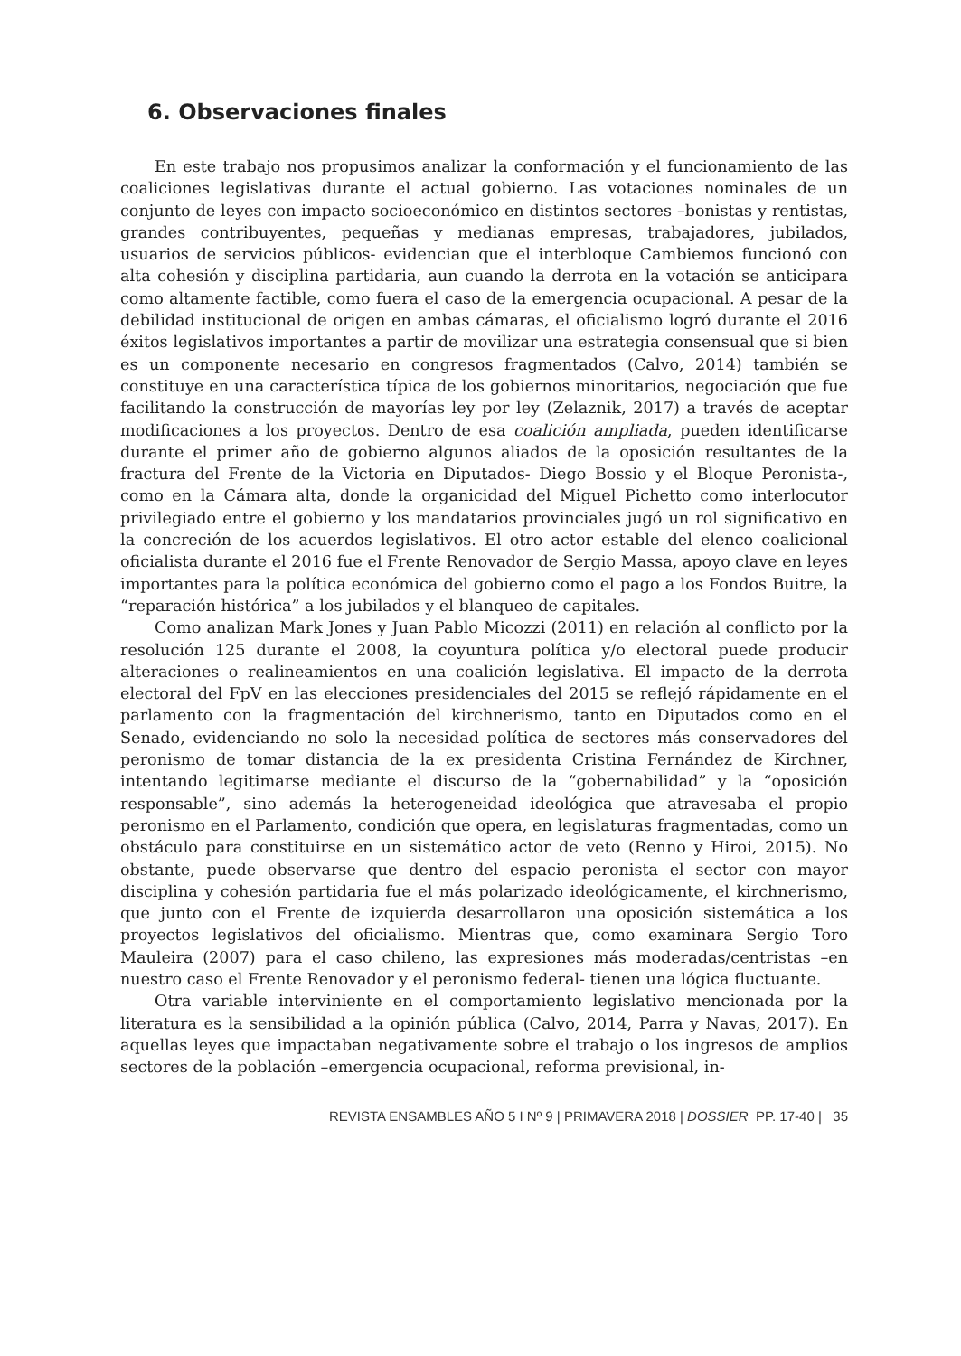6. Observaciones finales
En este trabajo nos propusimos analizar la conformación y el funcionamiento de las coaliciones legislativas durante el actual gobierno. Las votaciones nominales de un conjunto de leyes con impacto socioeconómico en distintos sectores –bonistas y rentistas, grandes contribuyentes, pequeñas y medianas empresas, trabajadores, jubilados, usuarios de servicios públicos- evidencian que el interbloque Cambiemos funcionó con alta cohesión y disciplina partidaria, aun cuando la derrota en la votación se anticipara como altamente factible, como fuera el caso de la emergencia ocupacional. A pesar de la debilidad institucional de origen en ambas cámaras, el oficialismo logró durante el 2016 éxitos legislativos importantes a partir de movilizar una estrategia consensual que si bien es un componente necesario en congresos fragmentados (Calvo, 2014) también se constituye en una característica típica de los gobiernos minoritarios, negociación que fue facilitando la construcción de mayorías ley por ley (Zelaznik, 2017) a través de aceptar modificaciones a los proyectos. Dentro de esa coalición ampliada, pueden identificarse durante el primer año de gobierno algunos aliados de la oposición resultantes de la fractura del Frente de la Victoria en Diputados- Diego Bossio y el Bloque Peronista-, como en la Cámara alta, donde la organicidad del Miguel Pichetto como interlocutor privilegiado entre el gobierno y los mandatarios provinciales jugó un rol significativo en la concreción de los acuerdos legislativos. El otro actor estable del elenco coalicional oficialista durante el 2016 fue el Frente Renovador de Sergio Massa, apoyo clave en leyes importantes para la política económica del gobierno como el pago a los Fondos Buitre, la “reparación histórica” a los jubilados y el blanqueo de capitales.
Como analizan Mark Jones y Juan Pablo Micozzi (2011) en relación al conflicto por la resolución 125 durante el 2008, la coyuntura política y/o electoral puede producir alteraciones o realineamientos en una coalición legislativa. El impacto de la derrota electoral del FpV en las elecciones presidenciales del 2015 se reflejó rápidamente en el parlamento con la fragmentación del kirchnerismo, tanto en Diputados como en el Senado, evidenciando no solo la necesidad política de sectores más conservadores del peronismo de tomar distancia de la ex presidenta Cristina Fernández de Kirchner, intentando legitimarse mediante el discurso de la “gobernabilidad” y la “oposición responsable”, sino además la heterogeneidad ideológica que atravesaba el propio peronismo en el Parlamento, condición que opera, en legislaturas fragmentadas, como un obstáculo para constituirse en un sistemático actor de veto (Renno y Hiroi, 2015). No obstante, puede observarse que dentro del espacio peronista el sector con mayor disciplina y cohesión partidaria fue el más polarizado ideológicamente, el kirchnerismo, que junto con el Frente de izquierda desarrollaron una oposición sistemática a los proyectos legislativos del oficialismo. Mientras que, como examinara Sergio Toro Mauleira (2007) para el caso chileno, las expresiones más moderadas/centristas –en nuestro caso el Frente Renovador y el peronismo federal- tienen una lógica fluctuante.
Otra variable interviniente en el comportamiento legislativo mencionada por la literatura es la sensibilidad a la opinión pública (Calvo, 2014, Parra y Navas, 2017). En aquellas leyes que impactaban negativamente sobre el trabajo o los ingresos de amplios sectores de la población –emergencia ocupacional, reforma previsional, in-
REVISTA ENSAMBLES AÑO 5 I Nº 9 | PRIMAVERA 2018 | DOSSIER PP. 17-40 | 35